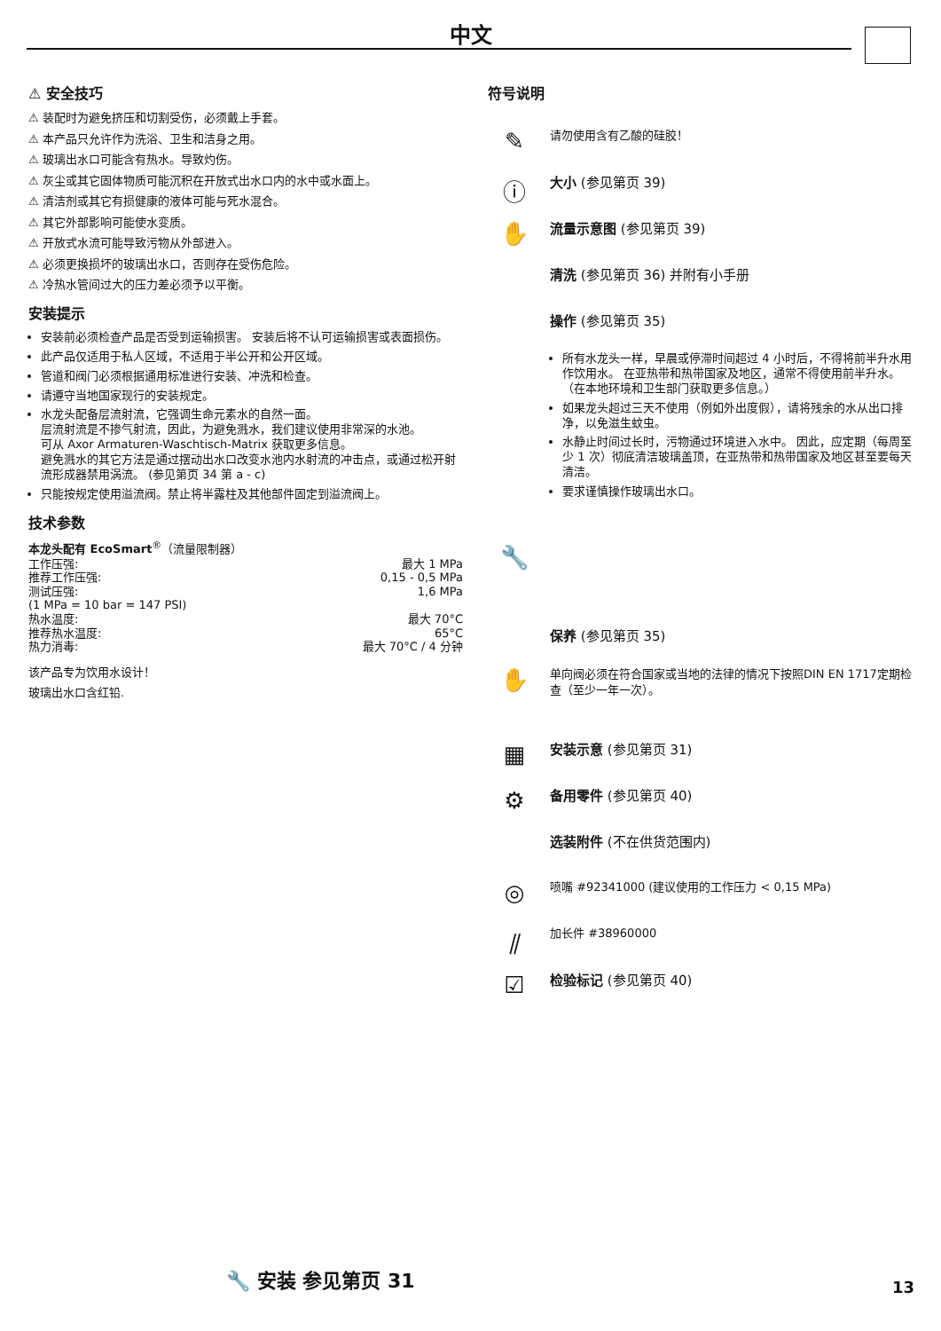中文
⚠ 安全技巧
⚠ 装配时为避免挤压和切割受伤，必须戴上手套。
⚠ 本产品只允许作为洗浴、卫生和洁身之用。
⚠ 玻璃出水口可能含有热水。导致灼伤。
⚠ 灰尘或其它固体物质可能沉积在开放式出水口内的水中或水面上。
⚠ 清洁剂或其它有损健康的液体可能与死水混合。
⚠ 其它外部影响可能使水变质。
⚠ 开放式水流可能导致污物从外部进入。
⚠ 必须更换损坏的玻璃出水口，否则存在受伤危险。
⚠ 冷热水管间过大的压力差必须予以平衡。
安装提示
安装前必须检查产品是否受到运输损害。 安装后将不认可运输损害或表面损伤。
此产品仅适用于私人区域，不适用于半公开和公开区域。
管道和阀门必须根据通用标准进行安装、冲洗和检查。
请遵守当地国家现行的安装规定。
水龙头配备层流射流，它强调生命元素水的自然一面。
层流射流是不掺气射流，因此，为避免溅水，我们建议使用非常深的水池。
可从 Axor Armaturen-Waschtisch-Matrix 获取更多信息。
避免溅水的其它方法是通过摆动出水口改变水池内水射流的冲击点，或通过松开射流形成器禁用涡流。 (参见第页 34 第 a - c)
只能按规定使用溢流阀。禁止将半露柱及其他部件固定到溢流阀上。
技术参数
本龙头配有 EcoSmart<sup>®</sup>（流量限制器）
| 工作压强: | 最大 1 MPa |
| 推荐工作压强: | 0,15 - 0,5 MPa |
| 测试压强: | 1,6 MPa |
| (1 MPa = 10 bar = 147 PSI) | |
| 热水温度: | 最大 70°C |
| 推荐热水温度: | 65°C |
| 热力消毒: | 最大 70°C / 4 分钟 |
该产品专为饮用水设计！
玻璃出水口含红铅.
符号说明
✎
请勿使用含有乙酸的硅胶！
ⓘ
大小 (参见第页 39)
✋
流量示意图 (参见第页 39)
清洗 (参见第页 36) 并附有小手册
操作 (参见第页 35)
所有水龙头一样，早晨或停滞时间超过 4 小时后，不得将前半升水用作饮用水。 在亚热带和热带国家及地区，通常不得使用前半升水。 （在本地环境和卫生部门获取更多信息。）
如果龙头超过三天不使用（例如外出度假），请将残余的水从出口排净，以免滋生蚊虫。
水静止时间过长时，污物通过环境进入水中。 因此，应定期（每周至少 1 次）彻底清洁玻璃盖顶，在亚热带和热带国家及地区甚至要每天清洁。
要求谨慎操作玻璃出水口。
🔧
保养 (参见第页 35)
✋
单向阀必须在符合国家或当地的法律的情况下按照DIN EN 1717定期检查（至少一年一次）。
▦
安装示意 (参见第页 31)
⚙
备用零件 (参见第页 40)
选装附件 (不在供货范围内)
◎
喷嘴 #92341000 (建议使用的工作压力 < 0,15 MPa)
⫽
加长件 #38960000
☑
检验标记 (参见第页 40)
🔧 安装 参见第页 31 13